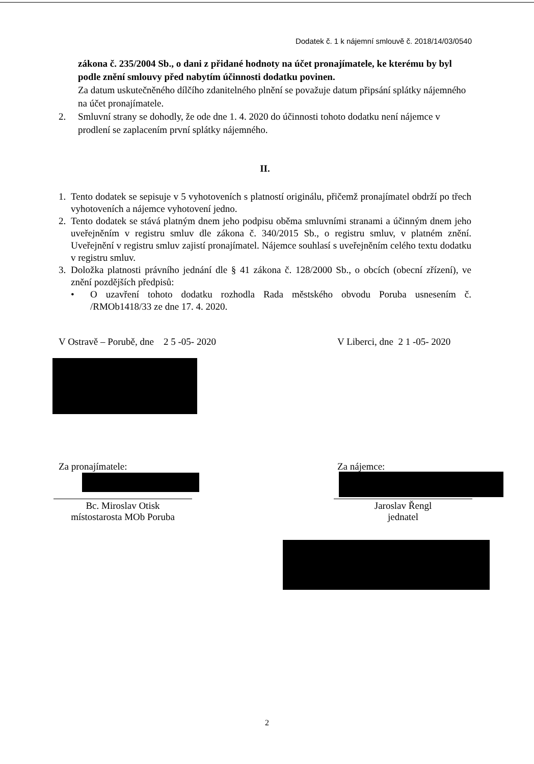Dodatek č. 1 k nájemní smlouvě č. 2018/14/03/0540
zákona č. 235/2004 Sb., o dani z přidané hodnoty na účet pronajímatele, ke kterému by byl podle znění smlouvy před nabytím účinnosti dodatku povinen.
Za datum uskutečněného dílčího zdanitelného plnění se považuje datum připsání splátky nájemného na účet pronajímatele.
2. Smluvní strany se dohodly, že ode dne 1. 4. 2020 do účinnosti tohoto dodatku není nájemce v prodlení se zaplacením první splátky nájemného.
II.
1. Tento dodatek se sepisuje v 5 vyhotoveních s platností originálu, přičemž pronajímatel obdrží po třech vyhotoveních a nájemce vyhotovení jedno.
2. Tento dodatek se stává platným dnem jeho podpisu oběma smluvními stranami a účinným dnem jeho uveřejněním v registru smluv dle zákona č. 340/2015 Sb., o registru smluv, v platném znění. Uveřejnění v registru smluv zajistí pronajímatel. Nájemce souhlasí s uveřejněním celého textu dodatku v registru smluv.
3. Doložka platnosti právního jednání dle § 41 zákona č. 128/2000 Sb., o obcích (obecní zřízení), ve znění pozdějších předpisů:
• O uzavření tohoto dodatku rozhodla Rada městského obvodu Poruba usnesením č. /RMOb1418/33 ze dne 17. 4. 2020.
V Ostravě – Porubě, dne 2 5 -05- 2020
V Liberci, dne 2 1 -05- 2020
Za pronajímatele:
Bc. Miroslav Otisk
místostarosta MOb Poruba
Za nájemce:
Jaroslav Řengl
jednatel
2